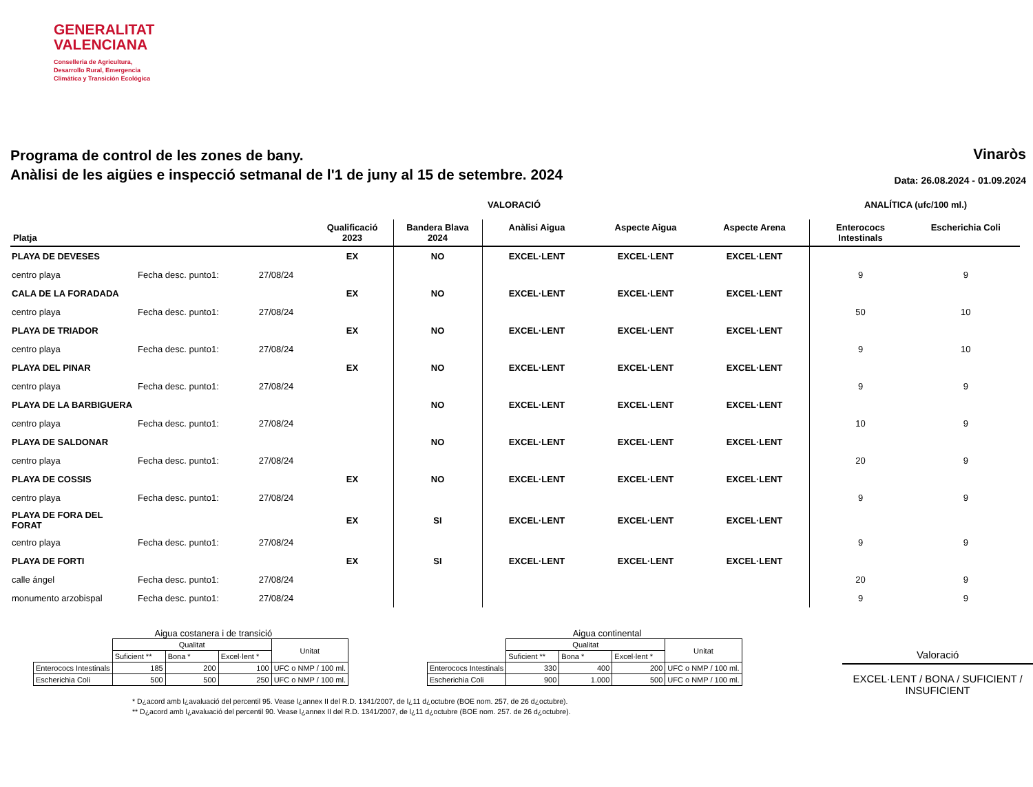GENERALITAT
VALENCIANA
Conselleria de Agricultura,
Desarrollo Rural, Emergencia
Climática y Transición Ecológica
Programa de control de les zones de bany.
Anàlisi de les aigües e inspecció setmanal de l'1 de juny al 15 de setembre. 2024
Vinaròs
Data: 26.08.2024 - 01.09.2024
VALORACIÓ ANALÍTICA (ufc/100 ml.)
| Platja | | | Qualificació 2023 | Bandera Blava 2024 | Anàlisi Aigua | Aspecte Aigua | Aspecte Arena | Enterococs Intestinals | Escherichia Coli |
| --- | --- | --- | --- | --- | --- | --- | --- | --- | --- |
| PLAYA DE DEVESES | | | EX | NO | EXCEL·LENT | EXCEL·LENT | EXCEL·LENT | | |
| centro playa | Fecha desc. punto1: | 27/08/24 | | | | | | 9 | 9 |
| CALA DE LA FORADADA | | | EX | NO | EXCEL·LENT | EXCEL·LENT | EXCEL·LENT | | |
| centro playa | Fecha desc. punto1: | 27/08/24 | | | | | | 50 | 10 |
| PLAYA DE TRIADOR | | | EX | NO | EXCEL·LENT | EXCEL·LENT | EXCEL·LENT | | |
| centro playa | Fecha desc. punto1: | 27/08/24 | | | | | | 9 | 10 |
| PLAYA DEL PINAR | | | EX | NO | EXCEL·LENT | EXCEL·LENT | EXCEL·LENT | | |
| centro playa | Fecha desc. punto1: | 27/08/24 | | | | | | 9 | 9 |
| PLAYA DE LA BARBIGUERA | | | | NO | EXCEL·LENT | EXCEL·LENT | EXCEL·LENT | | |
| centro playa | Fecha desc. punto1: | 27/08/24 | | | | | | 10 | 9 |
| PLAYA DE SALDONAR | | | | NO | EXCEL·LENT | EXCEL·LENT | EXCEL·LENT | | |
| centro playa | Fecha desc. punto1: | 27/08/24 | | | | | | 20 | 9 |
| PLAYA DE COSSIS | | | EX | NO | EXCEL·LENT | EXCEL·LENT | EXCEL·LENT | | |
| centro playa | Fecha desc. punto1: | 27/08/24 | | | | | | 9 | 9 |
| PLAYA DE FORA DEL FORAT | | | EX | SI | EXCEL·LENT | EXCEL·LENT | EXCEL·LENT | | |
| centro playa | Fecha desc. punto1: | 27/08/24 | | | | | | 9 | 9 |
| PLAYA DE FORTI | | | EX | SI | EXCEL·LENT | EXCEL·LENT | EXCEL·LENT | | |
| calle ángel | Fecha desc. punto1: | 27/08/24 | | | | | | 20 | 9 |
| monumento arzobispal | Fecha desc. punto1: | 27/08/24 | | | | | | 9 | 9 |
Aigua costanera i de transició
| | Qualitat | | | Unitat |
| | Suficient ** | Bona * | Excel·lent * | |
| Enterococs Intestinals | 185 | 200 | 100 | UFC o NMP / 100 ml. |
| Escherichia Coli | 500 | 500 | 250 | UFC o NMP / 100 ml. |
Aigua continental
| | Qualitat | | | Unitat |
| | Suficient ** | Bona * | Excel·lent * | |
| Enterococs Intestinals | 330 | 400 | 200 | UFC o NMP / 100 ml. |
| Escherichia Coli | 900 | 1.000 | 500 | UFC o NMP / 100 ml. |
Valoració
EXCEL·LENT / BONA / SUFICIENT / INSUFICIENT
* D¿acord amb l¿avaluació del percentil 95. Vease l¿annex II del R.D. 1341/2007, de l¿11 d¿octubre (BOE nom. 257, de 26 d¿octubre).
** D¿acord amb l¿avaluació del percentil 90. Vease l¿annex II del R.D. 1341/2007, de l¿11 d¿octubre (BOE nom. 257. de 26 d¿octubre).